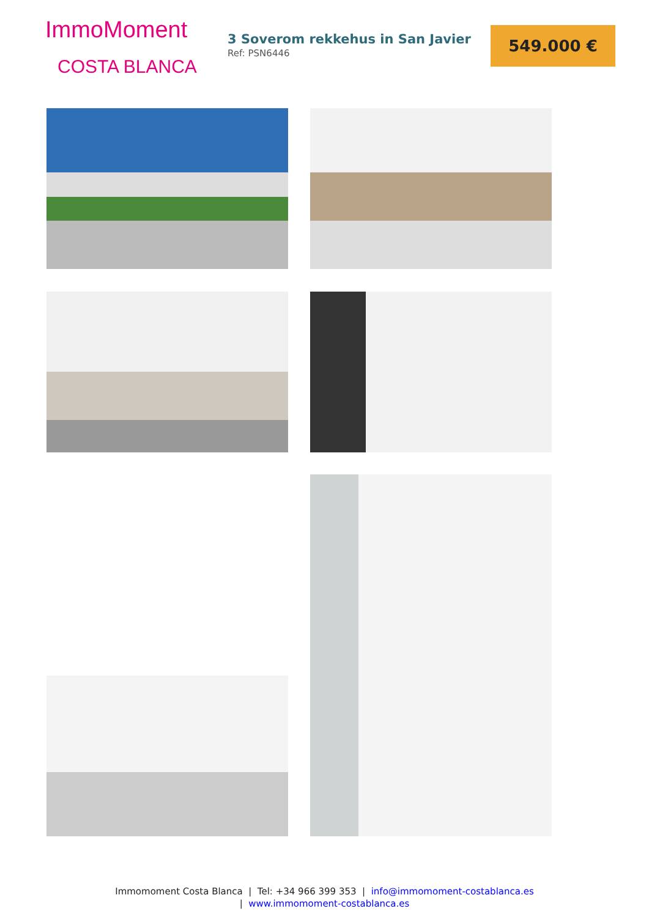ImmoMoment
COSTA BLANCA
3 Soverom rekkehus in San Javier
Ref: PSN6446
549.000 €
Immomoment Costa Blanca | Tel: +34 966 399 353 | info@immomoment-costablanca.es
| www.immomoment-costablanca.es